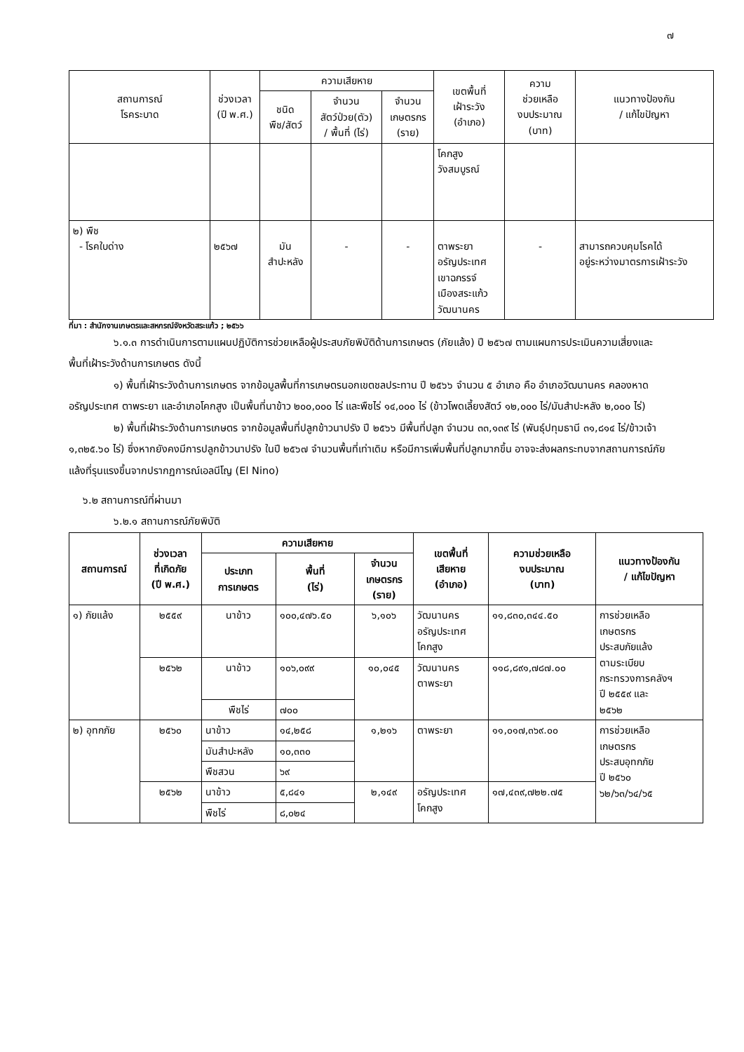๗
| สถานการณ์ โรคระบาด | ช่วงเวลา (ปี พ.ศ.) | ความเสียหาย | | | เขตพื้นที่ เฝ้าระวัง (อำเภอ) | ความ ช่วยเหลือ งบประมาณ (บาท) | แนวทางป้องกัน / แก้ไขปัญหา |
| --- | --- | --- | --- | --- | --- | --- | --- |
| | | ชนิด พืช/สัตว์ | จำนวน สัตว์ป่วย(ตัว) / พื้นที่ (ไร่) | จำนวน เกษตรกร (ราย) | | | |
| | | | | | โคกสูง วังสมบูรณ์ | | |
| ๒) พืช - โรคใบด่าง | ๒๕๖๗ | มัน สำปะหลัง | - | - | ตาพระยา อรัญประเทศ เขาฉกรรจ์ เมืองสระแก้ว วัฒนานคร | - | สามารถควบคุมโรคได้ อยู่ระหว่างมาตรการเฝ้าระวัง |
ที่มา : สำนักงานเกษตรและสหกรณ์จังหวัดสระแก้ว ; ๒๕๖๖
๖.๑.๓ การดำเนินการตามแผนปฏิบัติการช่วยเหลือผู้ประสบภัยพิบัติด้านการเกษตร (ภัยแล้ง) ปี ๒๕๖๗ ตามแผนการประเมินความเสี่ยงและพื้นที่เฝ้าระวังด้านการเกษตร ดังนี้
๑) พื้นที่เฝ้าระวังด้านการเกษตร จากข้อมูลพื้นที่การเกษตรนอกเขตชลประทาน ปี ๒๕๖๖ จำนวน ๕ อำเภอ คือ อำเภอวัฒนานคร คลองหาด อรัญประเทศ ตาพระยา และอำเภอโคกสูง เป็นพื้นที่นาข้าว ๒๐๐,๐๐๐ ไร่ และพืชไร่ ๑๔,๐๐๐ ไร่ (ข้าวโพดเลี้ยงสัตว์ ๑๒,๐๐๐ ไร่/มันสำปะหลัง ๒,๐๐๐ ไร่)
๒) พื้นที่เฝ้าระวังด้านการเกษตร จากข้อมูลพื้นที่ปลูกข้าวนาปรัง ปี ๒๕๖๖ มีพื้นที่ปลูก จำนวน ๓๓,๑๓๙ ไร่ (พันธุ์ปทุมธานี ๓๑,๘๑๔ ไร่/ข้าวเจ้า ๑,๓๒๕.๖๐ ไร่) ซึ่งหากยังคงมีการปลูกข้าวนาปรัง ในปี ๒๕๖๗ จำนวนพื้นที่เท่าเดิม หรือมีการเพิ่มพื้นที่ปลูกมากขึ้น อาจจะส่งผลกระทบจากสถานการณ์ภัยแล้งที่รุนแรงขึ้นจากปรากฏการณ์เอลนีโญ (El Nino)
๖.๒ สถานการณ์ที่ผ่านมา
๖.๒.๑ สถานการณ์ภัยพิบัติ
| สถานการณ์ | ช่วงเวลา ที่เกิดภัย (ปี พ.ศ.) | ความเสียหาย | | | เขตพื้นที่ เสียหาย (อำเภอ) | ความช่วยเหลือ งบประมาณ (บาท) | แนวทางป้องกัน / แก้ไขปัญหา |
| --- | --- | --- | --- | --- | --- | --- | --- |
| | | ประเภท การเกษตร | พื้นที่ (ไร่) | จำนวน เกษตรกร (ราย) | | | |
| ๑) ภัยแล้ง | ๒๕๕๙ | นาข้าว | ๑๐๐,๔๗๖.๕๐ | ๖,๑๐๖ | วัฒนานคร อรัญประเทศ โคกสูง | ๑๑,๘๓๐,๓๔๔.๕๐ | การช่วยเหลือ เกษตรกร ประสบภัยแล้ง ตามระเบียบ กระทรวงการคลังฯ ปี ๒๕๕๙ และ ๒๕๖๒ |
| | ๒๕๖๒ | นาข้าว | ๑๐๖,๐๙๙ | ๑๐,๐๔๕ | วัฒนานคร ตาพระยา | ๑๑๘,๘๙๑,๗๘๗.๐๐ | |
| | | พืชไร่ | ๗๐๐ | | | | |
| ๒) อุทกภัย | ๒๕๖๐ | นาข้าว | ๑๔,๒๕๘ | ๑,๒๑๖ | ตาพระยา | ๑๑,๐๑๗,๓๖๙.๐๐ | การช่วยเหลือ เกษตรกร ประสบอุทกภัย ปี ๒๕๖๐ ๖๒/๖๓/๖๔/๖๕ |
| | | มันสำปะหลัง | ๑๐,๓๓๐ | | | | |
| | | พืชสวน | ๖๙ | | | | |
| | ๒๕๖๒ | นาข้าว | ๕,๘๔๑ | ๒,๑๔๙ | อรัญประเทศ โคกสูง | ๑๗,๔๓๙,๗๒๒.๗๕ | |
| | | พืชไร่ | ๘,๐๒๔ | | | | |